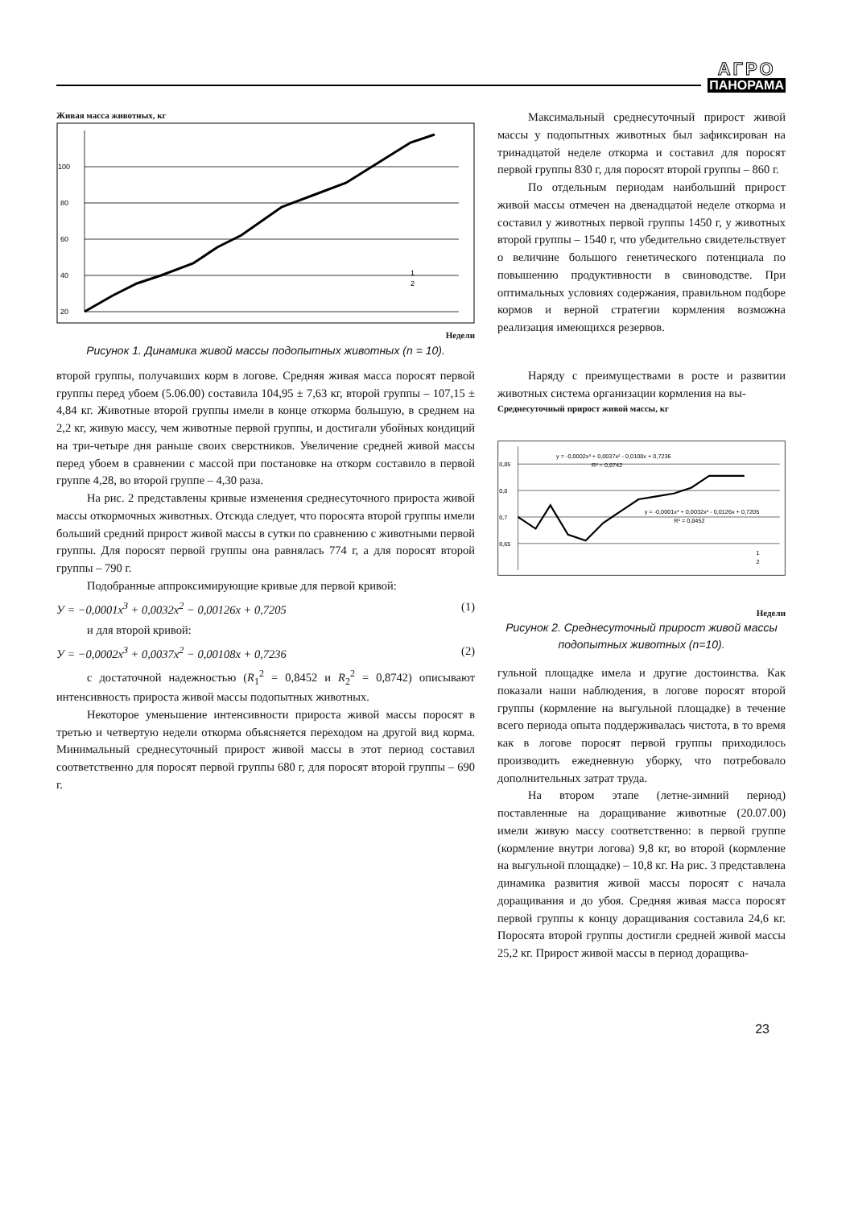АГРО
ПАНОРАМА
Живая масса животных, кг
100
80
60
40
20
1
2
Недели
Рисунок 1. Динамика живой массы подопытных животных (n = 10).
Максимальный среднесуточный прирост живой массы у подопытных животных был зафиксирован на тринадцатой неделе откорма и составил для поросят первой группы 830 г, для поросят второй группы – 860 г.
По отдельным периодам наибольший прирост живой массы отмечен на двенадцатой неделе откорма и составил у животных первой группы 1450 г, у животных второй группы – 1540 г, что убедительно свидетельствует о величине большого генетического потенциала по повышению продуктивности в свиноводстве. При оптимальных условиях содержания, правильном подборе кормов и верной стратегии кормления возможна реализация имеющихся резервов.
второй группы, получавших корм в логове. Средняя живая масса поросят первой группы перед убоем (5.06.00) составила 104,95 ± 7,63 кг, второй группы – 107,15 ± 4,84 кг. Животные второй группы имели в конце откорма большую, в среднем на 2,2 кг, живую массу, чем животные первой группы, и достигали убойных кондиций на три-четыре дня раньше своих сверстников. Увеличение средней живой массы перед убоем в сравнении с массой при постановке на откорм составило в первой группе 4,28, во второй группе – 4,30 раза.
На рис. 2 представлены кривые изменения среднесуточного прироста живой массы откормочных животных. Отсюда следует, что поросята второй группы имели больший средний прирост живой массы в сутки по сравнению с животными первой группы. Для поросят первой группы она равнялась 774 г, а для поросят второй группы – 790 г.
Подобранные аппроксимирующие кривые для первой кривой:
У = −0,0001x<sup>3</sup> + 0,0032x<sup>2</sup> − 0,00126x + 0,7205 (1)
и для второй кривой:
У = −0,0002x<sup>3</sup> + 0,0037x<sup>2</sup> − 0,00108x + 0,7236 (2)
с достаточной надежностью (R<sub>1</sub><sup>2</sup> = 0,8452 и R<sub>2</sub><sup>2</sup> = 0,8742) описывают интенсивность прироста живой массы подопытных животных.
Некоторое уменьшение интенсивности прироста живой массы поросят в третью и четвертую недели откорма объясняется переходом на другой вид корма. Минимальный среднесуточный прирост живой массы в этот период составил соответственно для поросят первой группы 680 г, для поросят второй группы – 690 г.
Наряду с преимуществами в росте и развитии животных система организации кормления на вы-
Среднесуточный прирост живой массы, кг
y = -0,0002x³ + 0,0037x² - 0,0108x + 0,7236
R² = 0,8742
y = -0,0001x³ + 0,0032x² - 0,0126x + 0,7205
R² = 0,8452
0,85
0,8
0,7
0,65
1
2
Недели
Рисунок 2. Среднесуточный прирост живой массы подопытных животных (n=10).
гульной площадке имела и другие достоинства. Как показали наши наблюдения, в логове поросят второй группы (кормление на выгульной площадке) в течение всего периода опыта поддерживалась чистота, в то время как в логове поросят первой группы приходилось производить ежедневную уборку, что потребовало дополнительных затрат труда.
На втором этапе (летне-зимний период) поставленные на доращивание животные (20.07.00) имели живую массу соответственно: в первой группе (кормление внутри логова) 9,8 кг, во второй (кормление на выгульной площадке) – 10,8 кг. На рис. 3 представлена динамика развития живой массы поросят с начала доращивания и до убоя. Средняя живая масса поросят первой группы к концу доращивания составила 24,6 кг. Поросята второй группы достигли средней живой массы 25,2 кг. Прирост живой массы в период доращива-
23